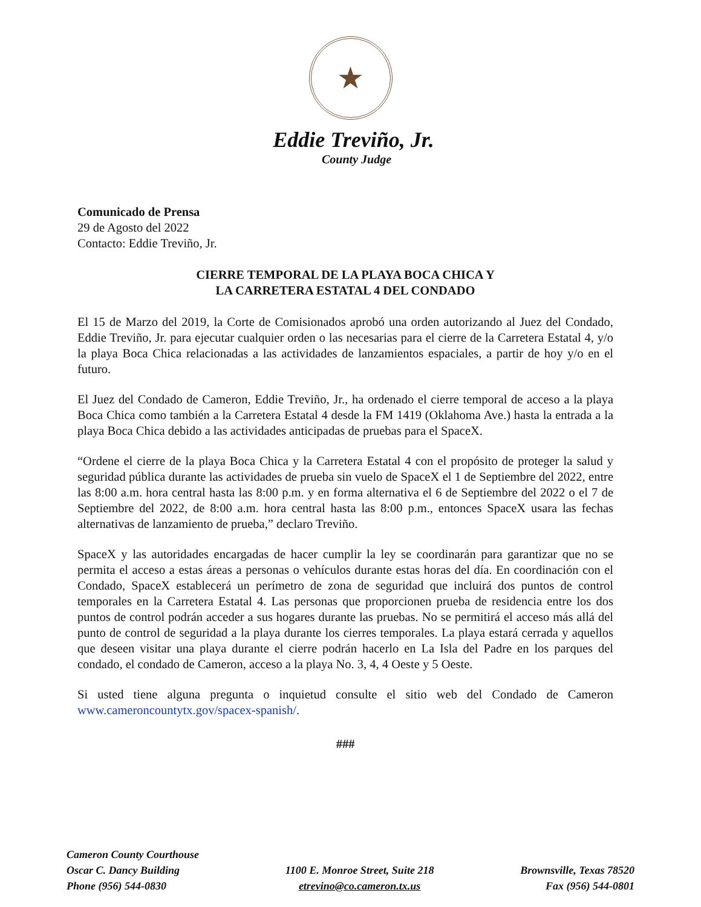★
Eddie Treviño, Jr.
County Judge
Comunicado de Prensa
29 de Agosto del 2022
Contacto: Eddie Treviño, Jr.
CIERRE TEMPORAL DE LA PLAYA BOCA CHICA Y
LA CARRETERA ESTATAL 4 DEL CONDADO
El 15 de Marzo del 2019, la Corte de Comisionados aprobó una orden autorizando al Juez del Condado, Eddie Treviño, Jr. para ejecutar cualquier orden o las necesarias para el cierre de la Carretera Estatal 4, y/o la playa Boca Chica relacionadas a las actividades de lanzamientos espaciales, a partir de hoy y/o en el futuro.
El Juez del Condado de Cameron, Eddie Treviño, Jr., ha ordenado el cierre temporal de acceso a la playa Boca Chica como también a la Carretera Estatal 4 desde la FM 1419 (Oklahoma Ave.) hasta la entrada a la playa Boca Chica debido a las actividades anticipadas de pruebas para el SpaceX.
“Ordene el cierre de la playa Boca Chica y la Carretera Estatal 4 con el propósito de proteger la salud y seguridad pública durante las actividades de prueba sin vuelo de SpaceX el 1 de Septiembre del 2022, entre las 8:00 a.m. hora central hasta las 8:00 p.m. y en forma alternativa el 6 de Septiembre del 2022 o el 7 de Septiembre del 2022, de 8:00 a.m. hora central hasta las 8:00 p.m., entonces SpaceX usara las fechas alternativas de lanzamiento de prueba,” declaro Treviño.
SpaceX y las autoridades encargadas de hacer cumplir la ley se coordinarán para garantizar que no se permita el acceso a estas áreas a personas o vehículos durante estas horas del día. En coordinación con el Condado, SpaceX establecerá un perímetro de zona de seguridad que incluirá dos puntos de control temporales en la Carretera Estatal 4. Las personas que proporcionen prueba de residencia entre los dos puntos de control podrán acceder a sus hogares durante las pruebas. No se permitirá el acceso más allá del punto de control de seguridad a la playa durante los cierres temporales. La playa estará cerrada y aquellos que deseen visitar una playa durante el cierre podrán hacerlo en La Isla del Padre en los parques del condado, el condado de Cameron, acceso a la playa No. 3, 4, 4 Oeste y 5 Oeste.
Si usted tiene alguna pregunta o inquietud consulte el sitio web del Condado de Cameron www.cameroncountytx.gov/spacex-spanish/.
###
Cameron County Courthouse
Oscar C. Dancy Building
Phone (956) 544-0830
1100 E. Monroe Street, Suite 218
etrevino@co.cameron.tx.us
Brownsville, Texas 78520
Fax (956) 544-0801